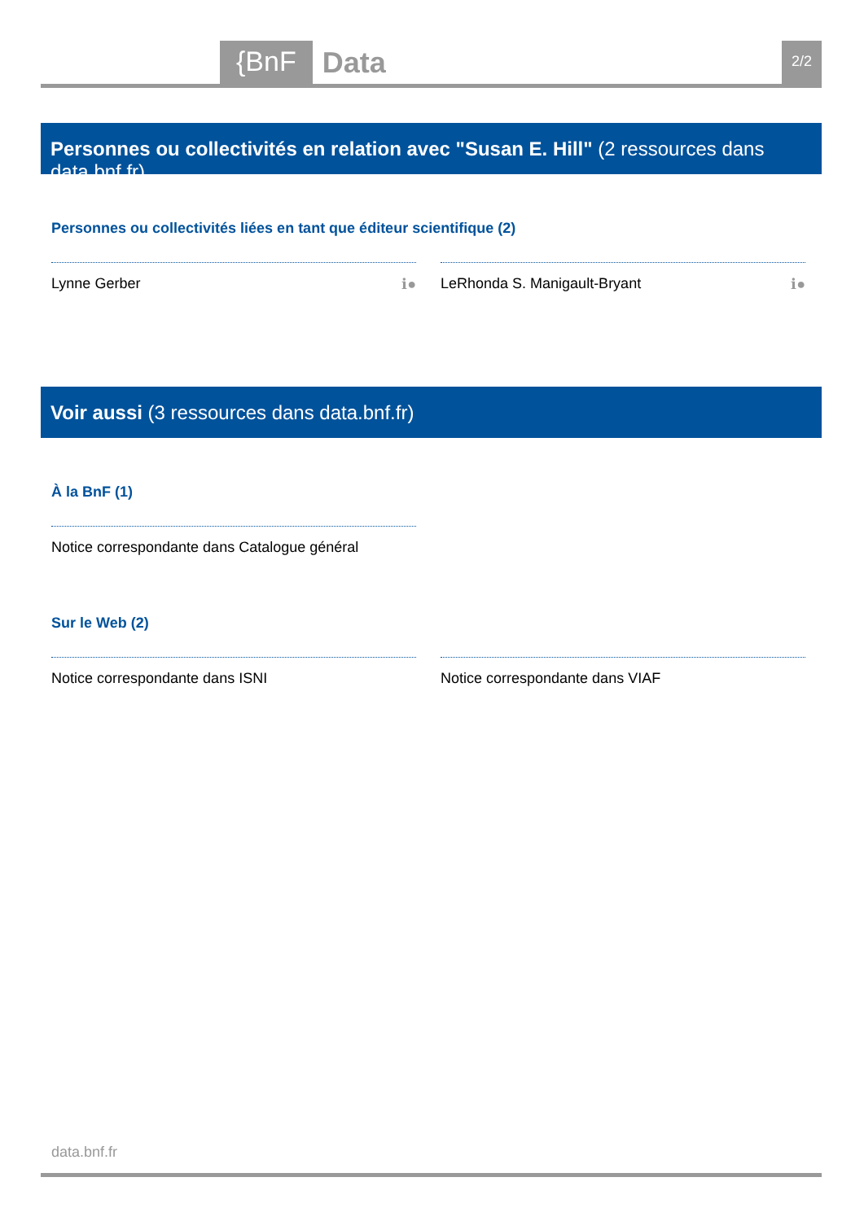{BnF Data 2/2
Personnes ou collectivités en relation avec "Susan E. Hill" (2 ressources dans data.bnf.fr)
Personnes ou collectivités liées en tant que éditeur scientifique (2)
Lynne Gerber ℹ● LeRhonda S. Manigault-Bryant ℹ●
Voir aussi (3 ressources dans data.bnf.fr)
À la BnF (1)
Notice correspondante dans Catalogue général
Sur le Web (2)
Notice correspondante dans ISNI Notice correspondante dans VIAF
data.bnf.fr